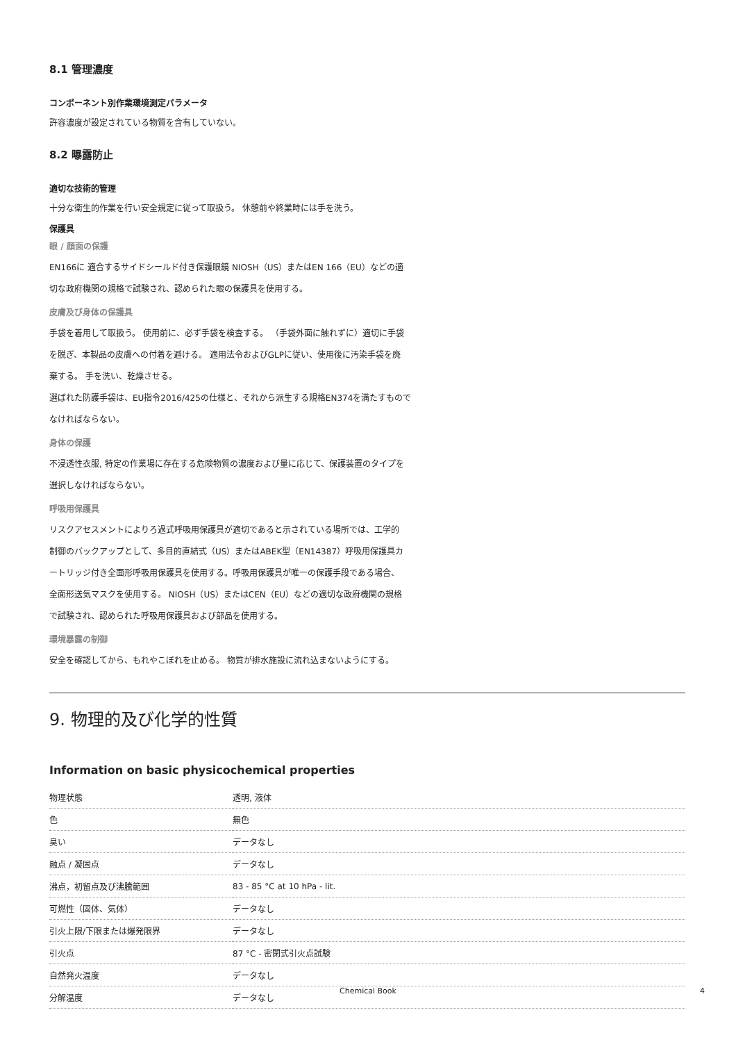8.1 管理濃度
コンポーネント別作業環境測定パラメータ
許容濃度が設定されている物質を含有していない。
8.2 曝露防止
適切な技術的管理
十分な衛生的作業を行い安全規定に従って取扱う。 休憩前や終業時には手を洗う。
保護具
眼 / 顔面の保護
EN166に 適合するサイドシールド付き保護眼鏡 NIOSH（US）またはEN 166（EU）などの適
切な政府機関の規格で試験され、認められた眼の保護具を使用する。
皮膚及び身体の保護具
手袋を着用して取扱う。 使用前に、必ず手袋を検査する。 （手袋外面に触れずに）適切に手袋
を脱ぎ、本製品の皮膚への付着を避ける。 適用法令およびGLPに従い、使用後に汚染手袋を廃
棄する。 手を洗い、乾燥させる。
選ばれた防護手袋は、EU指令2016/425の仕様と、それから派生する規格EN374を満たすもので
なければならない。
身体の保護
不浸透性衣服, 特定の作業場に存在する危険物質の濃度および量に応じて、保護装置のタイプを
選択しなければならない。
呼吸用保護具
リスクアセスメントによりろ過式呼吸用保護具が適切であると示されている場所では、工学的
制御のバックアップとして、多目的直結式（US）またはABEK型（EN14387）呼吸用保護具カ
ートリッジ付き全面形呼吸用保護具を使用する。呼吸用保護具が唯一の保護手段である場合、
全面形送気マスクを使用する。 NIOSH（US）またはCEN（EU）などの適切な政府機関の規格
で試験され、認められた呼吸用保護具および部品を使用する。
環境暴露の制御
安全を確認してから、もれやこぼれを止める。 物質が排水施設に流れ込まないようにする。
9. 物理的及び化学的性質
Information on basic physicochemical properties
| 物理状態 | 透明, 液体 |
| 色 | 無色 |
| 臭い | データなし |
| 融点 / 凝固点 | データなし |
| 沸点，初留点及び沸騰範囲 | 83 - 85 °C at 10 hPa - lit. |
| 可燃性（固体、気体） | データなし |
| 引火上限/下限または爆発限界 | データなし |
| 引火点 | 87 °C - 密閉式引火点試験 |
| 自然発火温度 | データなし |
| 分解温度 | データなし |
Chemical Book 4